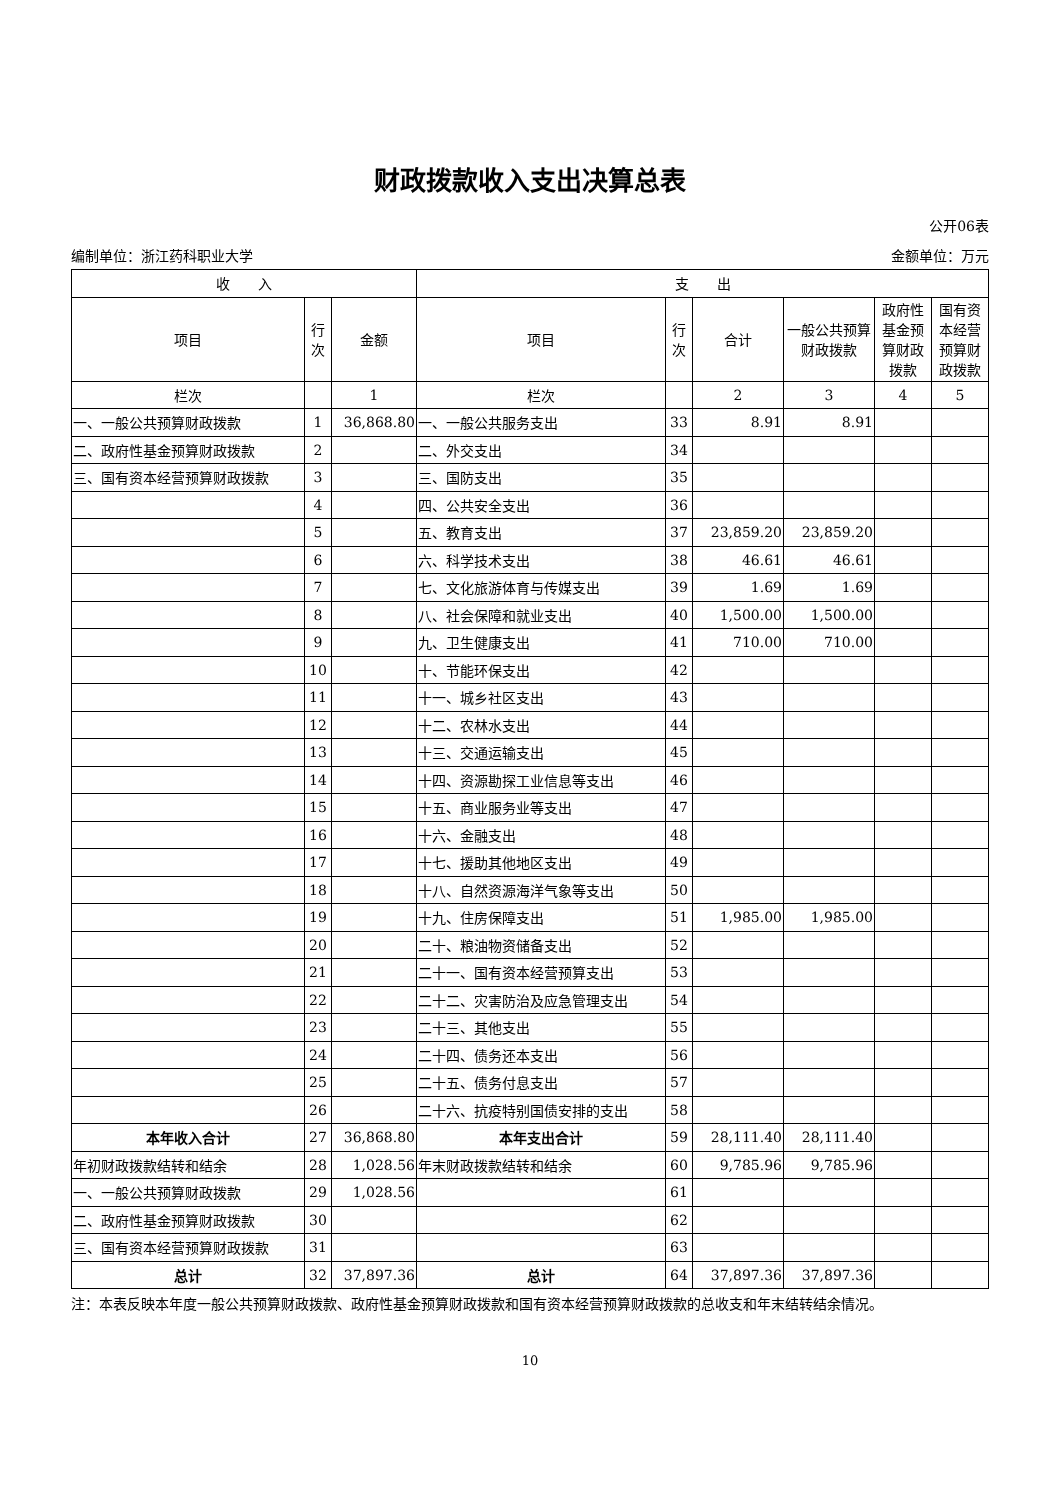财政拨款收入支出决算总表
公开06表
编制单位：浙江药科职业大学 金额单位：万元
| 收 入 | | | 支 出 | | | | | |
| --- | --- | --- | --- | --- | --- | --- | --- | --- |
| 项目 | 行次 | 金额 | 项目 | 行次 | 合计 | 一般公共预算财政拨款 | 政府性基金预算财政拨款 | 国有资本经营预算财政拨款 |
| 栏次 | | 1 | 栏次 | | 2 | 3 | 4 | 5 |
| 一、一般公共预算财政拨款 | 1 | 36,868.80 | 一、一般公共服务支出 | 33 | 8.91 | 8.91 | | |
| 二、政府性基金预算财政拨款 | 2 | | 二、外交支出 | 34 | | | | |
| 三、国有资本经营预算财政拨款 | 3 | | 三、国防支出 | 35 | | | | |
| | 4 | | 四、公共安全支出 | 36 | | | | |
| | 5 | | 五、教育支出 | 37 | 23,859.20 | 23,859.20 | | |
| | 6 | | 六、科学技术支出 | 38 | 46.61 | 46.61 | | |
| | 7 | | 七、文化旅游体育与传媒支出 | 39 | 1.69 | 1.69 | | |
| | 8 | | 八、社会保障和就业支出 | 40 | 1,500.00 | 1,500.00 | | |
| | 9 | | 九、卫生健康支出 | 41 | 710.00 | 710.00 | | |
| | 10 | | 十、节能环保支出 | 42 | | | | |
| | 11 | | 十一、城乡社区支出 | 43 | | | | |
| | 12 | | 十二、农林水支出 | 44 | | | | |
| | 13 | | 十三、交通运输支出 | 45 | | | | |
| | 14 | | 十四、资源勘探工业信息等支出 | 46 | | | | |
| | 15 | | 十五、商业服务业等支出 | 47 | | | | |
| | 16 | | 十六、金融支出 | 48 | | | | |
| | 17 | | 十七、援助其他地区支出 | 49 | | | | |
| | 18 | | 十八、自然资源海洋气象等支出 | 50 | | | | |
| | 19 | | 十九、住房保障支出 | 51 | 1,985.00 | 1,985.00 | | |
| | 20 | | 二十、粮油物资储备支出 | 52 | | | | |
| | 21 | | 二十一、国有资本经营预算支出 | 53 | | | | |
| | 22 | | 二十二、灾害防治及应急管理支出 | 54 | | | | |
| | 23 | | 二十三、其他支出 | 55 | | | | |
| | 24 | | 二十四、债务还本支出 | 56 | | | | |
| | 25 | | 二十五、债务付息支出 | 57 | | | | |
| | 26 | | 二十六、抗疫特别国债安排的支出 | 58 | | | | |
| 本年收入合计 | 27 | 36,868.80 | 本年支出合计 | 59 | 28,111.40 | 28,111.40 | | |
| 年初财政拨款结转和结余 | 28 | 1,028.56 | 年末财政拨款结转和结余 | 60 | 9,785.96 | 9,785.96 | | |
| 一、一般公共预算财政拨款 | 29 | 1,028.56 | | 61 | | | | |
| 二、政府性基金预算财政拨款 | 30 | | | 62 | | | | |
| 三、国有资本经营预算财政拨款 | 31 | | | 63 | | | | |
| 总计 | 32 | 37,897.36 | 总计 | 64 | 37,897.36 | 37,897.36 | | |
注：本表反映本年度一般公共预算财政拨款、政府性基金预算财政拨款和国有资本经营预算财政拨款的总收支和年末结转结余情况。
10